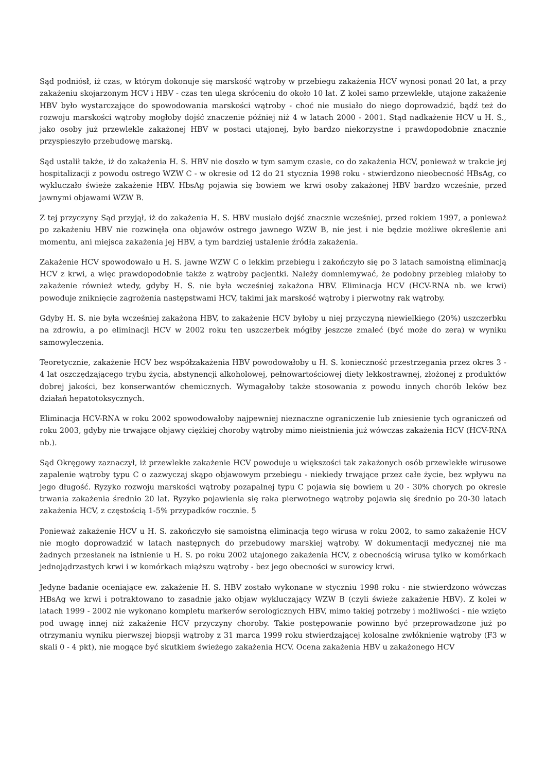Sąd podniósł, iż czas, w którym dokonuje się marskość wątroby w przebiegu zakażenia HCV wynosi ponad 20 lat, a przy zakażeniu skojarzonym HCV i HBV - czas ten ulega skróceniu do około 10 lat. Z kolei samo przewlekłe, utajone zakażenie HBV było wystarczające do spowodowania marskości wątroby - choć nie musiało do niego doprowadzić, bądź też do rozwoju marskości wątroby mogłoby dojść znaczenie później niż 4 w latach 2000 - 2001. Stąd nadkażenie HCV u H. S., jako osoby już przewlekle zakażonej HBV w postaci utajonej, było bardzo niekorzystne i prawdopodobnie znacznie przyspieszyło przebudowę marską.
Sąd ustalił także, iż do zakażenia H. S. HBV nie doszło w tym samym czasie, co do zakażenia HCV, ponieważ w trakcie jej hospitalizacji z powodu ostrego WZW C - w okresie od 12 do 21 stycznia 1998 roku - stwierdzono nieobecność HBsAg, co wykluczało świeże zakażenie HBV. HbsAg pojawia się bowiem we krwi osoby zakażonej HBV bardzo wcześnie, przed jawnymi objawami WZW B.
Z tej przyczyny Sąd przyjął, iż do zakażenia H. S. HBV musiało dojść znacznie wcześniej, przed rokiem 1997, a ponieważ po zakażeniu HBV nie rozwinęła ona objawów ostrego jawnego WZW B, nie jest i nie będzie możliwe określenie ani momentu, ani miejsca zakażenia jej HBV, a tym bardziej ustalenie źródła zakażenia.
Zakażenie HCV spowodowało u H. S. jawne WZW C o lekkim przebiegu i zakończyło się po 3 latach samoistną eliminacją HCV z krwi, a więc prawdopodobnie także z wątroby pacjentki. Należy domniemywać, że podobny przebieg miałoby to zakażenie również wtedy, gdyby H. S. nie była wcześniej zakażona HBV. Eliminacja HCV (HCV-RNA nb. we krwi) powoduje zniknięcie zagrożenia następstwami HCV, takimi jak marskość wątroby i pierwotny rak wątroby.
Gdyby H. S. nie była wcześniej zakażona HBV, to zakażenie HCV byłoby u niej przyczyną niewielkiego (20%) uszczerbku na zdrowiu, a po eliminacji HCV w 2002 roku ten uszczerbek mógłby jeszcze zmaleć (być może do zera) w wyniku samowyleczenia.
Teoretycznie, zakażenie HCV bez współzakażenia HBV powodowałoby u H. S. konieczność przestrzegania przez okres 3 - 4 lat oszczędzającego trybu życia, abstynencji alkoholowej, pełnowartościowej diety lekkostrawnej, złożonej z produktów dobrej jakości, bez konserwantów chemicznych. Wymagałoby także stosowania z powodu innych chorób leków bez działań hepatotoksycznych.
Eliminacja HCV-RNA w roku 2002 spowodowałoby najpewniej nieznaczne ograniczenie lub zniesienie tych ograniczeń od roku 2003, gdyby nie trwające objawy ciężkiej choroby wątroby mimo nieistnienia już wówczas zakażenia HCV (HCV-RNA nb.).
Sąd Okręgowy zaznaczył, iż przewlekłe zakażenie HCV powoduje u większości tak zakażonych osób przewlekłe wirusowe zapalenie wątroby typu C o zazwyczaj skąpo objawowym przebiegu - niekiedy trwające przez całe życie, bez wpływu na jego długość. Ryzyko rozwoju marskości wątroby pozapalnej typu C pojawia się bowiem u 20 - 30% chorych po okresie trwania zakażenia średnio 20 lat. Ryzyko pojawienia się raka pierwotnego wątroby pojawia się średnio po 20-30 latach zakażenia HCV, z częstością 1-5% przypadków rocznie. 5
Ponieważ zakażenie HCV u H. S. zakończyło się samoistną eliminacją tego wirusa w roku 2002, to samo zakażenie HCV nie mogło doprowadzić w latach następnych do przebudowy marskiej wątroby. W dokumentacji medycznej nie ma żadnych przesłanek na istnienie u H. S. po roku 2002 utajonego zakażenia HCV, z obecnością wirusa tylko w komórkach jednojądrzastych krwi i w komórkach miąższu wątroby - bez jego obecności w surowicy krwi.
Jedyne badanie oceniające ew. zakażenie H. S. HBV zostało wykonane w styczniu 1998 roku - nie stwierdzono wówczas HBsAg we krwi i potraktowano to zasadnie jako objaw wykluczający WZW B (czyli świeże zakażenie HBV). Z kolei w latach 1999 - 2002 nie wykonano kompletu markerów serologicznych HBV, mimo takiej potrzeby i możliwości - nie wzięto pod uwagę innej niż zakażenie HCV przyczyny choroby. Takie postępowanie powinno być przeprowadzone już po otrzymaniu wyniku pierwszej biopsji wątroby z 31 marca 1999 roku stwierdzającej kolosalne zwłóknienie wątroby (F3 w skali 0 - 4 pkt), nie mogące być skutkiem świeżego zakażenia HCV. Ocena zakażenia HBV u zakażonego HCV